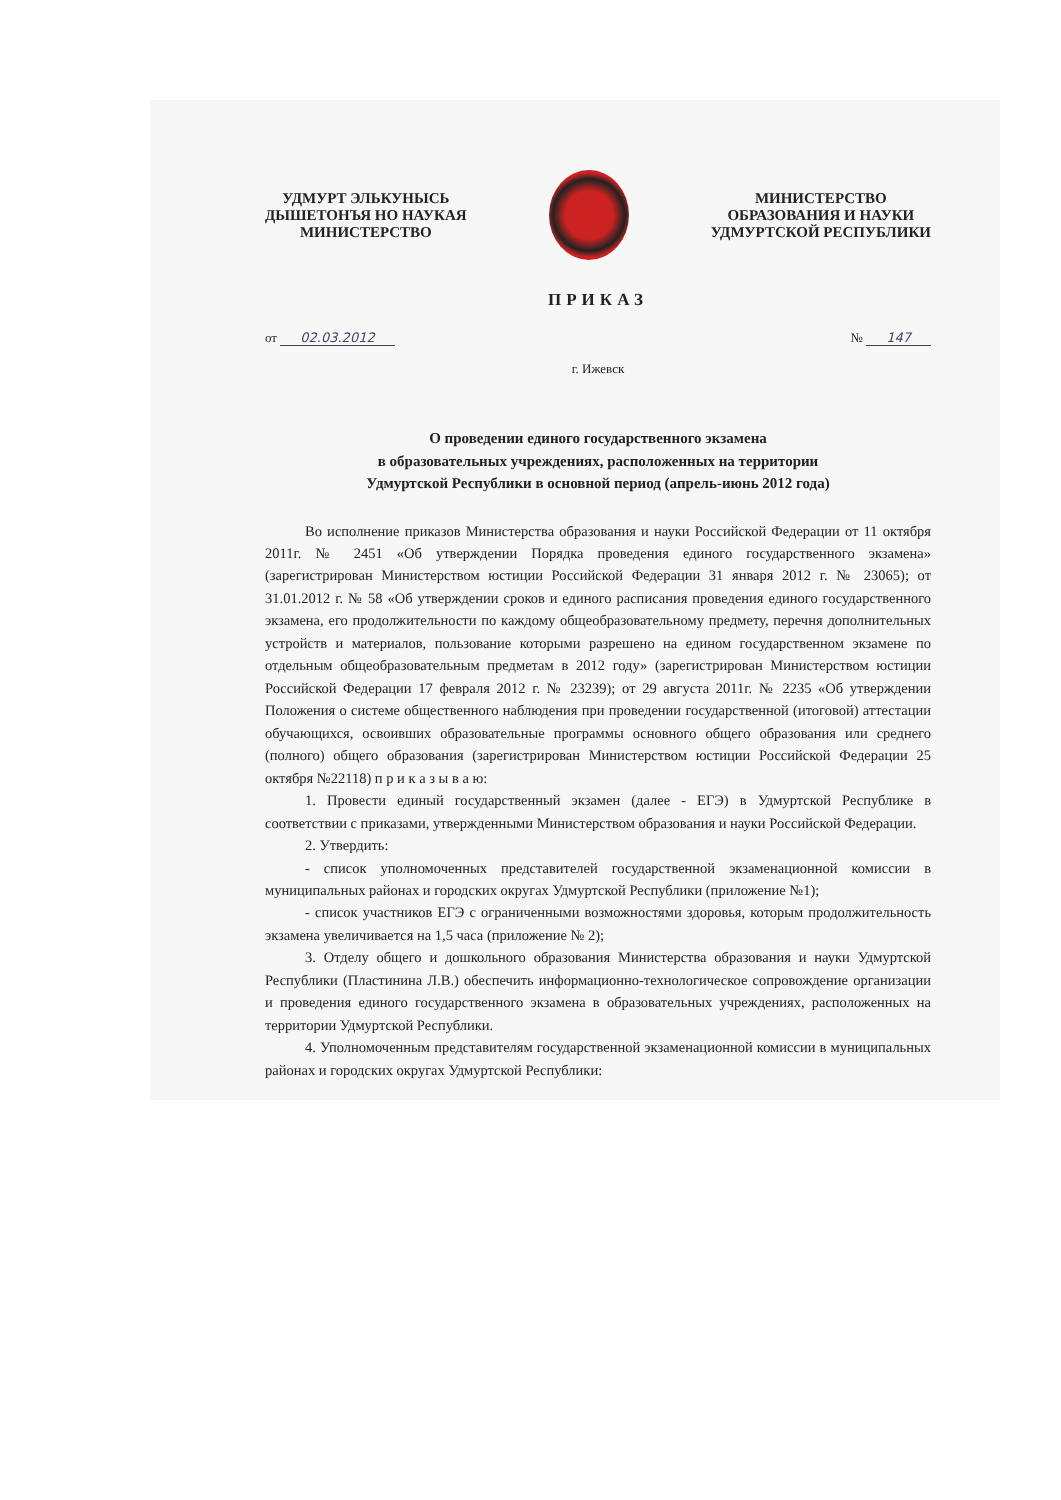УДМУРТ ЭЛЬКУНЫСЬ
ДЫШЕТОНЪЯ НО НАУКАЯ
МИНИСТЕРСТВО
МИНИСТЕРСТВО
ОБРАЗОВАНИЯ И НАУКИ
УДМУРТСКОЙ РЕСПУБЛИКИ
ПРИКАЗ
от 02.03.2012 № 147
г. Ижевск
О проведении единого государственного экзамена
в образовательных учреждениях, расположенных на территории
Удмуртской Республики в основной период (апрель-июнь 2012 года)
Во исполнение приказов Министерства образования и науки Российской Федерации от 11 октября 2011г. № 2451 «Об утверждении Порядка проведения единого государственного экзамена» (зарегистрирован Министерством юстиции Российской Федерации 31 января 2012 г. № 23065); от 31.01.2012 г. № 58 «Об утверждении сроков и единого расписания проведения единого государственного экзамена, его продолжительности по каждому общеобразовательному предмету, перечня дополнительных устройств и материалов, пользование которыми разрешено на едином государственном экзамене по отдельным общеобразовательным предметам в 2012 году» (зарегистрирован Министерством юстиции Российской Федерации 17 февраля 2012 г. № 23239); от 29 августа 2011г. № 2235 «Об утверждении Положения о системе общественного наблюдения при проведении государственной (итоговой) аттестации обучающихся, освоивших образовательные программы основного общего образования или среднего (полного) общего образования (зарегистрирован Министерством юстиции Российской Федерации 25 октября №22118) п р и к а з ы в а ю:
1. Провести единый государственный экзамен (далее - ЕГЭ) в Удмуртской Республике в соответствии с приказами, утвержденными Министерством образования и науки Российской Федерации.
2. Утвердить:
- список уполномоченных представителей государственной экзаменационной комиссии в муниципальных районах и городских округах Удмуртской Республики (приложение №1);
- список участников ЕГЭ с ограниченными возможностями здоровья, которым продолжительность экзамена увеличивается на 1,5 часа (приложение № 2);
3. Отделу общего и дошкольного образования Министерства образования и науки Удмуртской Республики (Пластинина Л.В.) обеспечить информационно-технологическое сопровождение организации и проведения единого государственного экзамена в образовательных учреждениях, расположенных на территории Удмуртской Республики.
4. Уполномоченным представителям государственной экзаменационной комиссии в муниципальных районах и городских округах Удмуртской Республики: